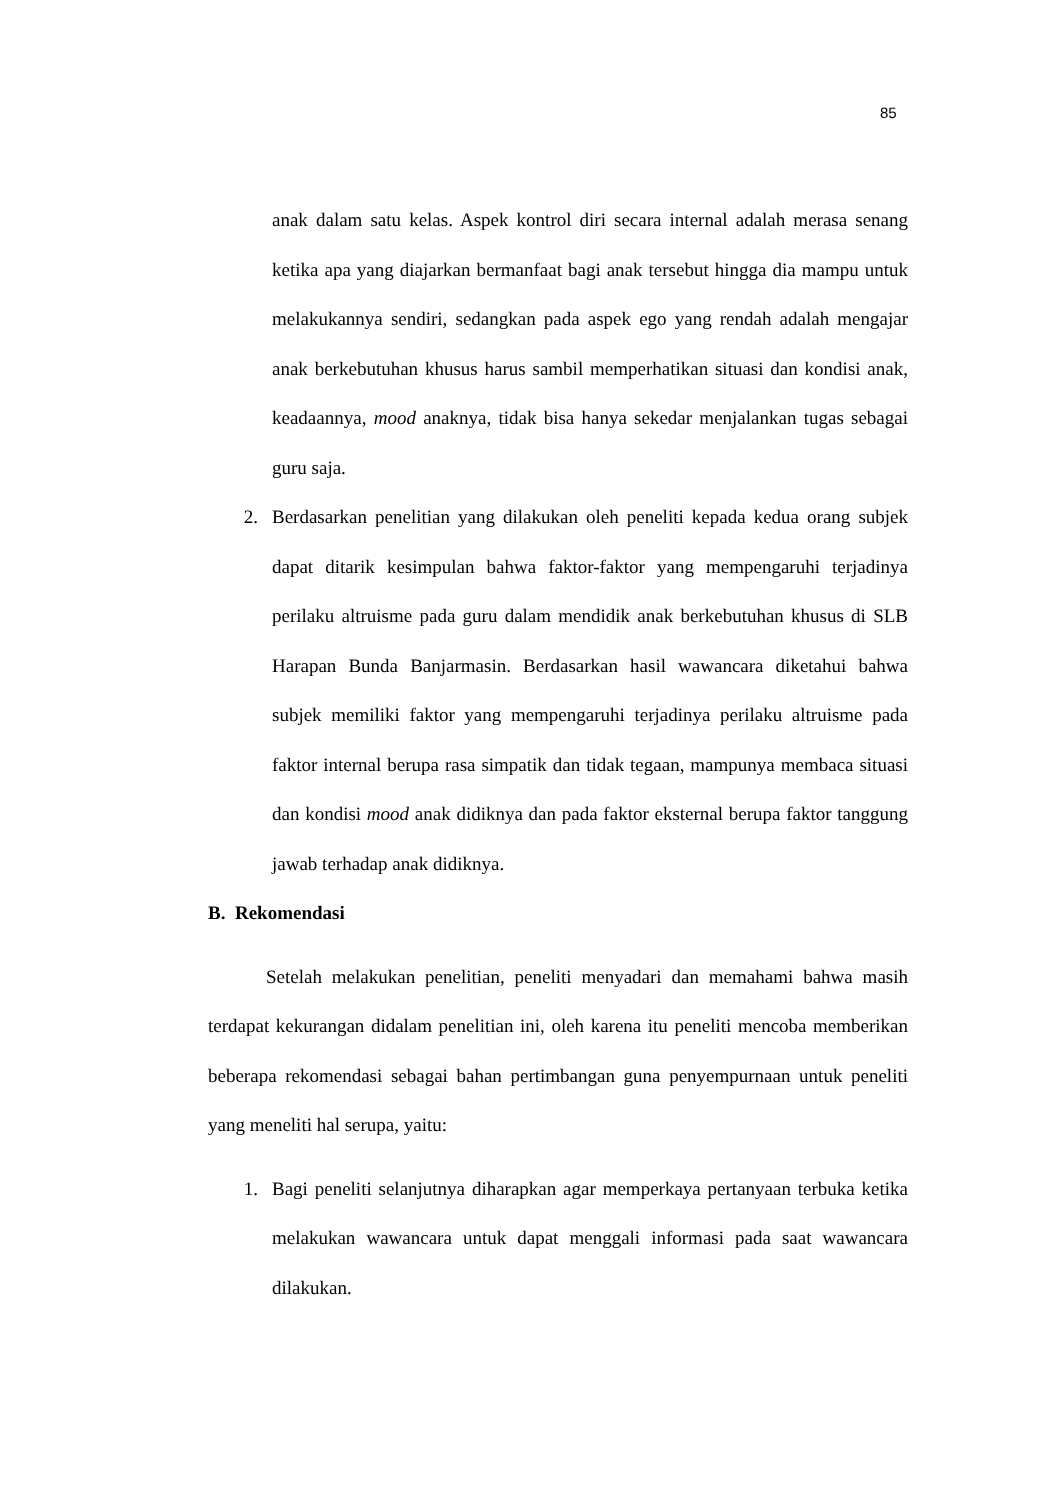85
anak dalam satu kelas. Aspek kontrol diri secara internal adalah merasa senang ketika apa yang diajarkan bermanfaat bagi anak tersebut hingga dia mampu untuk melakukannya sendiri, sedangkan pada aspek ego yang rendah adalah mengajar anak berkebutuhan khusus harus sambil memperhatikan situasi dan kondisi anak, keadaannya, mood anaknya, tidak bisa hanya sekedar menjalankan tugas sebagai guru saja.
2. Berdasarkan penelitian yang dilakukan oleh peneliti kepada kedua orang subjek dapat ditarik kesimpulan bahwa faktor-faktor yang mempengaruhi terjadinya perilaku altruisme pada guru dalam mendidik anak berkebutuhan khusus di SLB Harapan Bunda Banjarmasin. Berdasarkan hasil wawancara diketahui bahwa subjek memiliki faktor yang mempengaruhi terjadinya perilaku altruisme pada faktor internal berupa rasa simpatik dan tidak tegaan, mampunya membaca situasi dan kondisi mood anak didiknya dan pada faktor eksternal berupa faktor tanggung jawab terhadap anak didiknya.
B. Rekomendasi
Setelah melakukan penelitian, peneliti menyadari dan memahami bahwa masih terdapat kekurangan didalam penelitian ini, oleh karena itu peneliti mencoba memberikan beberapa rekomendasi sebagai bahan pertimbangan guna penyempurnaan untuk peneliti yang meneliti hal serupa, yaitu:
1. Bagi peneliti selanjutnya diharapkan agar memperkaya pertanyaan terbuka ketika melakukan wawancara untuk dapat menggali informasi pada saat wawancara dilakukan.